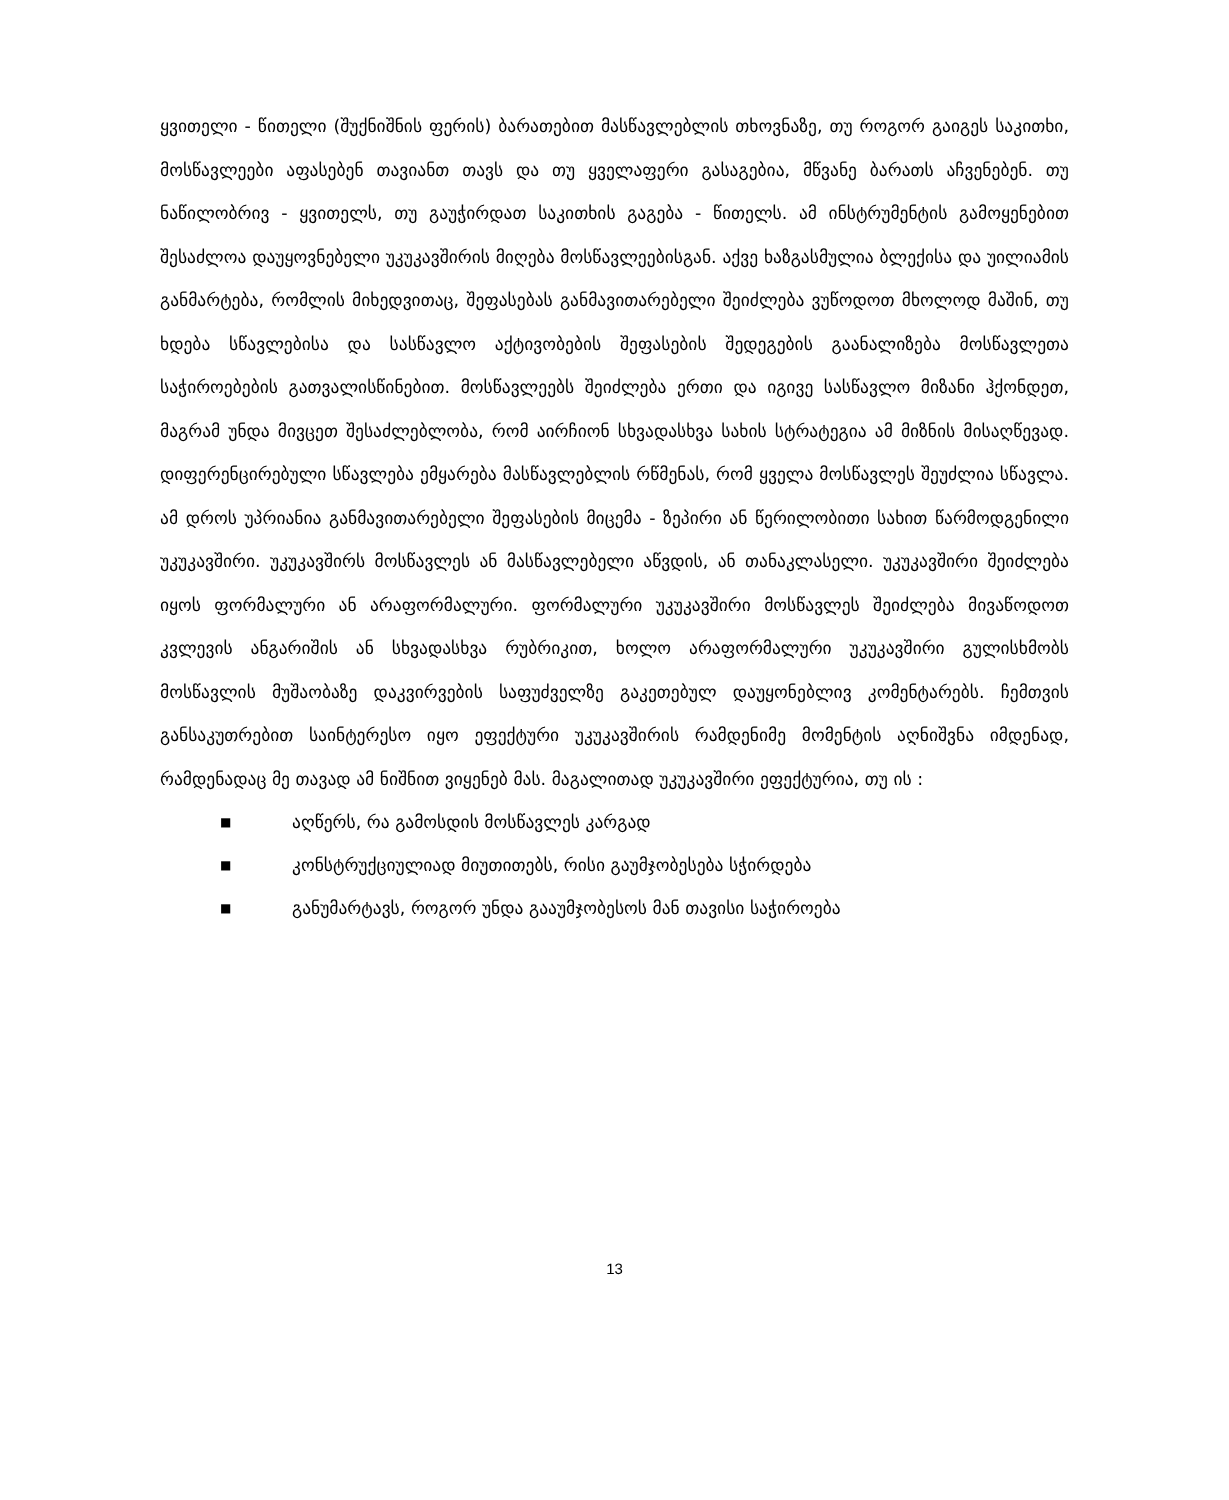ყვითელი - წითელი (შუქნიშნის ფერის) ბარათებით მასწავლებლის თხოვნაზე, თუ როგორ გაიგეს საკითხი, მოსწავლეები აფასებენ თავიანთ თავს და თუ ყველაფერი გასაგებია, მწვანე ბარათს აჩვენებენ. თუ ნაწილობრივ - ყვითელს, თუ გაუჭირდათ საკითხის გაგება - წითელს. ამ ინსტრუმენტის გამოყენებით შესაძლოა დაუყოვნებელი უკუკავშირის მიღება მოსწავლეებისგან. აქვე ხაზგასმულია ბლექისა და უილიამის განმარტება, რომლის მიხედვითაც, შეფასებას განმავითარებელი შეიძლება ვუწოდოთ მხოლოდ მაშინ, თუ ხდება სწავლებისა და სასწავლო აქტივობების შეფასების შედეგების გაანალიზება მოსწავლეთა საჭიროებების გათვალისწინებით. მოსწავლეებს შეიძლება ერთი და იგივე სასწავლო მიზანი ჰქონდეთ, მაგრამ უნდა მივცეთ შესაძლებლობა, რომ აირჩიონ სხვადასხვა სახის სტრატეგია ამ მიზნის მისაღწევად. დიფერენცირებული სწავლება ემყარება მასწავლებლის რწმენას, რომ ყველა მოსწავლეს შეუძლია სწავლა. ამ დროს უპრიანია განმავითარებელი შეფასების მიცემა - ზეპირი ან წერილობითი სახით წარმოდგენილი უკუკავშირი. უკუკავშირს მოსწავლეს ან მასწავლებელი აწვდის, ან თანაკლასელი. უკუკავშირი შეიძლება იყოს ფორმალური ან არაფორმალური. ფორმალური უკუკავშირი მოსწავლეს შეიძლება მივაწოდოთ კვლევის ანგარიშის ან სხვადასხვა რუბრიკით, ხოლო არაფორმალური უკუკავშირი გულისხმობს მოსწავლის მუშაობაზე დაკვირვების საფუძველზე გაკეთებულ დაუყონებლივ კომენტარებს. ჩემთვის განსაკუთრებით საინტერესო იყო ეფექტური უკუკავშირის რამდენიმე მომენტის აღნიშვნა იმდენად, რამდენადაც მე თავად ამ ნიშნით ვიყენებ მას. მაგალითად უკუკავშირი ეფექტურია, თუ ის :
■ აღწერს, რა გამოსდის მოსწავლეს კარგად
■ კონსტრუქციულიად მიუთითებს, რისი გაუმჯობესება სჭირდება
■ განუმარტავს, როგორ უნდა გააუმჯობესოს მან თავისი საჭიროება
13